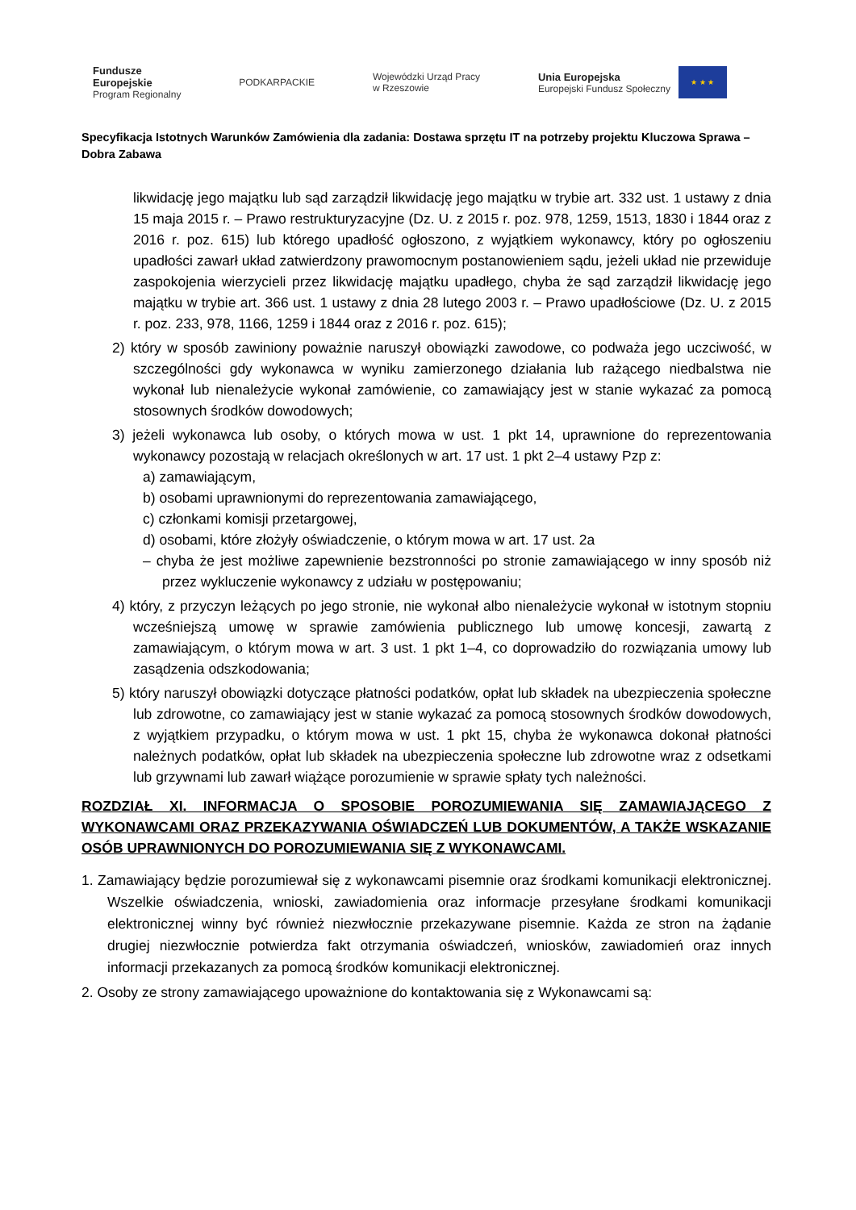Fundusze
Europejskie
Program Regionalny
PODKARPACKIE
Wojewódzki Urząd Pracy
w Rzeszowie
Unia Europejska
Europejski Fundusz Społeczny
★ ★ ★
Specyfikacja Istotnych Warunków Zamówienia dla zadania: Dostawa sprzętu IT na potrzeby projektu Kluczowa Sprawa – Dobra Zabawa
likwidację jego majątku lub sąd zarządził likwidację jego majątku w trybie art. 332 ust. 1 ustawy z dnia 15 maja 2015 r. – Prawo restrukturyzacyjne (Dz. U. z 2015 r. poz. 978, 1259, 1513, 1830 i 1844 oraz z 2016 r. poz. 615) lub którego upadłość ogłoszono, z wyjątkiem wykonawcy, który po ogłoszeniu upadłości zawarł układ zatwierdzony prawomocnym postanowieniem sądu, jeżeli układ nie przewiduje zaspokojenia wierzycieli przez likwidację majątku upadłego, chyba że sąd zarządził likwidację jego majątku w trybie art. 366 ust. 1 ustawy z dnia 28 lutego 2003 r. – Prawo upadłościowe (Dz. U. z 2015 r. poz. 233, 978, 1166, 1259 i 1844 oraz z 2016 r. poz. 615);
2) który w sposób zawiniony poważnie naruszył obowiązki zawodowe, co podważa jego uczciwość, w szczególności gdy wykonawca w wyniku zamierzonego działania lub rażącego niedbalstwa nie wykonał lub nienależycie wykonał zamówienie, co zamawiający jest w stanie wykazać za pomocą stosownych środków dowodowych;
3) jeżeli wykonawca lub osoby, o których mowa w ust. 1 pkt 14, uprawnione do reprezentowania wykonawcy pozostają w relacjach określonych w art. 17 ust. 1 pkt 2–4 ustawy Pzp z:
a) zamawiającym,
b) osobami uprawnionymi do reprezentowania zamawiającego,
c) członkami komisji przetargowej,
d) osobami, które złożyły oświadczenie, o którym mowa w art. 17 ust. 2a
– chyba że jest możliwe zapewnienie bezstronności po stronie zamawiającego w inny sposób niż przez wykluczenie wykonawcy z udziału w postępowaniu;
4) który, z przyczyn leżących po jego stronie, nie wykonał albo nienależycie wykonał w istotnym stopniu wcześniejszą umowę w sprawie zamówienia publicznego lub umowę koncesji, zawartą z zamawiającym, o którym mowa w art. 3 ust. 1 pkt 1–4, co doprowadziło do rozwiązania umowy lub zasądzenia odszkodowania;
5) który naruszył obowiązki dotyczące płatności podatków, opłat lub składek na ubezpieczenia społeczne lub zdrowotne, co zamawiający jest w stanie wykazać za pomocą stosownych środków dowodowych, z wyjątkiem przypadku, o którym mowa w ust. 1 pkt 15, chyba że wykonawca dokonał płatności należnych podatków, opłat lub składek na ubezpieczenia społeczne lub zdrowotne wraz z odsetkami lub grzywnami lub zawarł wiążące porozumienie w sprawie spłaty tych należności.
ROZDZIAŁ XI. INFORMACJA O SPOSOBIE POROZUMIEWANIA SIĘ ZAMAWIAJĄCEGO Z WYKONAWCAMI ORAZ PRZEKAZYWANIA OŚWIADCZEŃ LUB DOKUMENTÓW, A TAKŻE WSKAZANIE OSÓB UPRAWNIONYCH DO POROZUMIEWANIA SIĘ Z WYKONAWCAMI.
1. Zamawiający będzie porozumiewał się z wykonawcami pisemnie oraz środkami komunikacji elektronicznej. Wszelkie oświadczenia, wnioski, zawiadomienia oraz informacje przesyłane środkami komunikacji elektronicznej winny być również niezwłocznie przekazywane pisemnie. Każda ze stron na żądanie drugiej niezwłocznie potwierdza fakt otrzymania oświadczeń, wniosków, zawiadomień oraz innych informacji przekazanych za pomocą środków komunikacji elektronicznej.
2. Osoby ze strony zamawiającego upoważnione do kontaktowania się z Wykonawcami są: